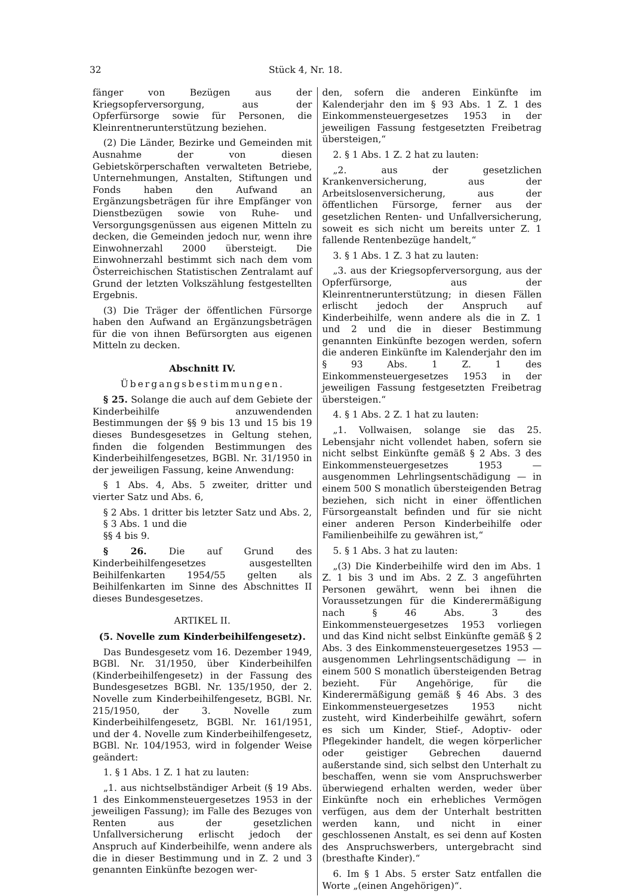32 Stück 4, Nr. 18.
fänger von Bezügen aus der Kriegsopferversorgung, aus der Opferfürsorge sowie für Personen, die Kleinrentnerunterstützung beziehen.
(2) Die Länder, Bezirke und Gemeinden mit Ausnahme der von diesen Gebietskörperschaften verwalteten Betriebe, Unternehmungen, Anstalten, Stiftungen und Fonds haben den Aufwand an Ergänzungsbeträgen für ihre Empfänger von Dienstbezügen sowie von Ruhe- und Versorgungsgenüssen aus eigenen Mitteln zu decken, die Gemeinden jedoch nur, wenn ihre Einwohnerzahl 2000 übersteigt. Die Einwohnerzahl bestimmt sich nach dem vom Österreichischen Statistischen Zentralamt auf Grund der letzten Volkszählung festgestellten Ergebnis.
(3) Die Träger der öffentlichen Fürsorge haben den Aufwand an Ergänzungsbeträgen für die von ihnen Befürsorgten aus eigenen Mitteln zu decken.
Abschnitt IV.
Übergangsbestimmungen.
§ 25. Solange die auch auf dem Gebiete der Kinderbeihilfe anzuwendenden Bestimmungen der §§ 9 bis 13 und 15 bis 19 dieses Bundesgesetzes in Geltung stehen, finden die folgenden Bestimmungen des Kinderbeihilfengesetzes, BGBl. Nr. 31/1950 in der jeweiligen Fassung, keine Anwendung:
§ 1 Abs. 4, Abs. 5 zweiter, dritter und vierter Satz und Abs. 6,
§ 2 Abs. 1 dritter bis letzter Satz und Abs. 2,
§ 3 Abs. 1 und die
§§ 4 bis 9.
§ 26. Die auf Grund des Kinderbeihilfengesetzes ausgestellten Beihilfenkarten 1954/55 gelten als Beihilfenkarten im Sinne des Abschnittes II dieses Bundesgesetzes.
ARTIKEL II.
(5. Novelle zum Kinderbeihilfengesetz).
Das Bundesgesetz vom 16. Dezember 1949, BGBl. Nr. 31/1950, über Kinderbeihilfen (Kinderbeihilfengesetz) in der Fassung des Bundesgesetzes BGBl. Nr. 135/1950, der 2. Novelle zum Kinderbeihilfengesetz, BGBl. Nr. 215/1950, der 3. Novelle zum Kinderbeihilfengesetz, BGBl. Nr. 161/1951, und der 4. Novelle zum Kinderbeihilfengesetz, BGBl. Nr. 104/1953, wird in folgender Weise geändert:
1. § 1 Abs. 1 Z. 1 hat zu lauten:
„1. aus nichtselbständiger Arbeit (§ 19 Abs. 1 des Einkommensteuergesetzes 1953 in der jeweiligen Fassung); im Falle des Bezuges von Renten aus der gesetzlichen Unfallversicherung erlischt jedoch der Anspruch auf Kinderbeihilfe, wenn andere als die in dieser Bestimmung und in Z. 2 und 3 genannten Einkünfte bezogen wer-
den, sofern die anderen Einkünfte im Kalenderjahr den im § 93 Abs. 1 Z. 1 des Einkommensteuergesetzes 1953 in der jeweiligen Fassung festgesetzten Freibetrag übersteigen,“
2. § 1 Abs. 1 Z. 2 hat zu lauten:
„2. aus der gesetzlichen Krankenversicherung, aus der Arbeitslosenversicherung, aus der öffentlichen Fürsorge, ferner aus der gesetzlichen Renten- und Unfallversicherung, soweit es sich nicht um bereits unter Z. 1 fallende Rentenbezüge handelt,“
3. § 1 Abs. 1 Z. 3 hat zu lauten:
„3. aus der Kriegsopferversorgung, aus der Opferfürsorge, aus der Kleinrentnerunterstützung; in diesen Fällen erlischt jedoch der Anspruch auf Kinderbeihilfe, wenn andere als die in Z. 1 und 2 und die in dieser Bestimmung genannten Einkünfte bezogen werden, sofern die anderen Einkünfte im Kalenderjahr den im § 93 Abs. 1 Z. 1 des Einkommensteuergesetzes 1953 in der jeweiligen Fassung festgesetzten Freibetrag übersteigen.“
4. § 1 Abs. 2 Z. 1 hat zu lauten:
„1. Vollwaisen, solange sie das 25. Lebensjahr nicht vollendet haben, sofern sie nicht selbst Einkünfte gemäß § 2 Abs. 3 des Einkommensteuergesetzes 1953 — ausgenommen Lehrlingsentschädigung — in einem 500 S monatlich übersteigenden Betrag beziehen, sich nicht in einer öffentlichen Fürsorgeanstalt befinden und für sie nicht einer anderen Person Kinderbeihilfe oder Familienbeihilfe zu gewähren ist,“
5. § 1 Abs. 3 hat zu lauten:
„(3) Die Kinderbeihilfe wird den im Abs. 1 Z. 1 bis 3 und im Abs. 2 Z. 3 angeführten Personen gewährt, wenn bei ihnen die Voraussetzungen für die Kinderermäßigung nach § 46 Abs. 3 des Einkommensteuergesetzes 1953 vorliegen und das Kind nicht selbst Einkünfte gemäß § 2 Abs. 3 des Einkommensteuergesetzes 1953 — ausgenommen Lehrlingsentschädigung — in einem 500 S monatlich übersteigenden Betrag bezieht. Für Angehörige, für die Kinderermäßigung gemäß § 46 Abs. 3 des Einkommensteuergesetzes 1953 nicht zusteht, wird Kinderbeihilfe gewährt, sofern es sich um Kinder, Stief-, Adoptiv- oder Pflegekinder handelt, die wegen körperlicher oder geistiger Gebrechen dauernd außerstande sind, sich selbst den Unterhalt zu beschaffen, wenn sie vom Anspruchswerber überwiegend erhalten werden, weder über Einkünfte noch ein erhebliches Vermögen verfügen, aus dem der Unterhalt bestritten werden kann, und nicht in einer geschlossenen Anstalt, es sei denn auf Kosten des Anspruchswerbers, untergebracht sind (bresthafte Kinder).“
6. Im § 1 Abs. 5 erster Satz entfallen die Worte „(einen Angehörigen)“.